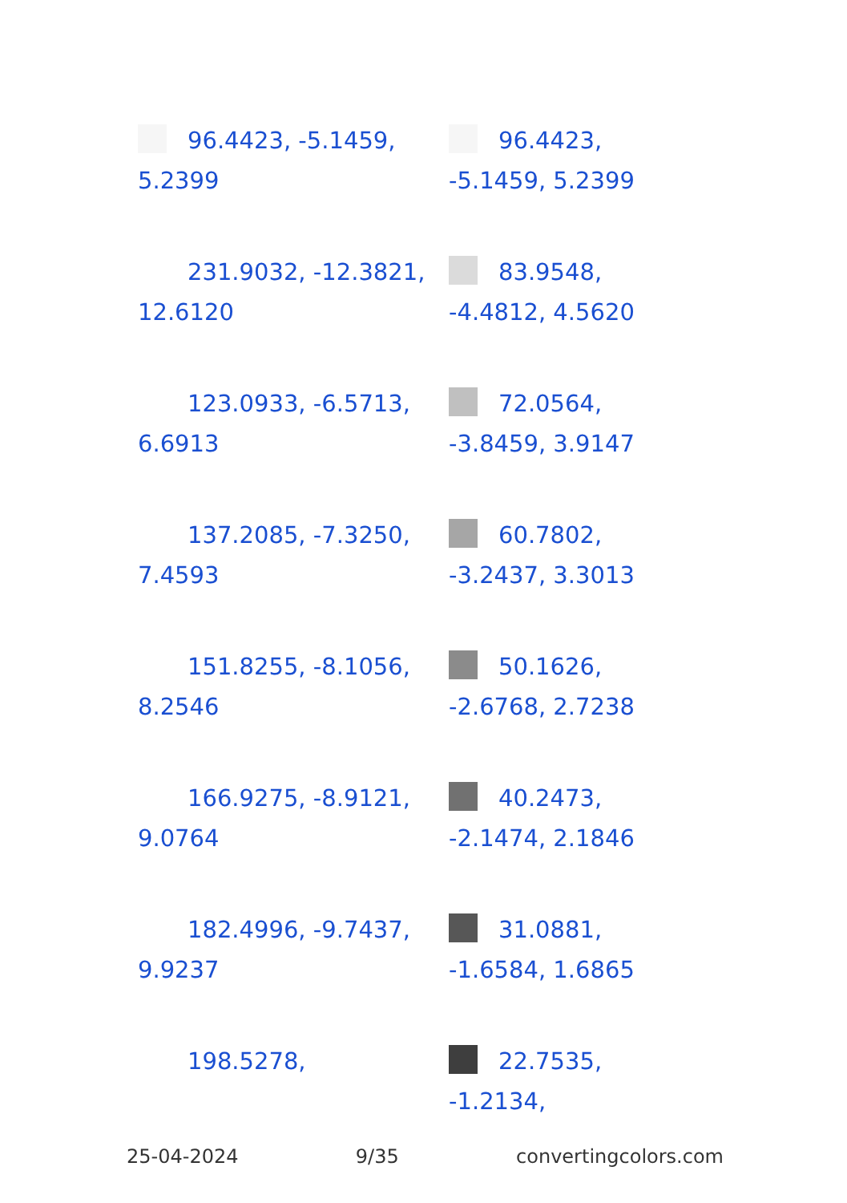96.4423, -5.1459, 5.2399
96.4423, -5.1459, 5.2399
231.9032, -12.3821, 12.6120
83.9548, -4.4812, 4.5620
123.0933, -6.5713, 6.6913
72.0564, -3.8459, 3.9147
137.2085, -7.3250, 7.4593
60.7802, -3.2437, 3.3013
151.8255, -8.1056, 8.2546
50.1626, -2.6768, 2.7238
166.9275, -8.9121, 9.0764
40.2473, -2.1474, 2.1846
182.4996, -9.7437, 9.9237
31.0881, -1.6584, 1.6865
198.5278,
22.7535, -1.2134,
25-04-2024 9/35 convertingcolors.com